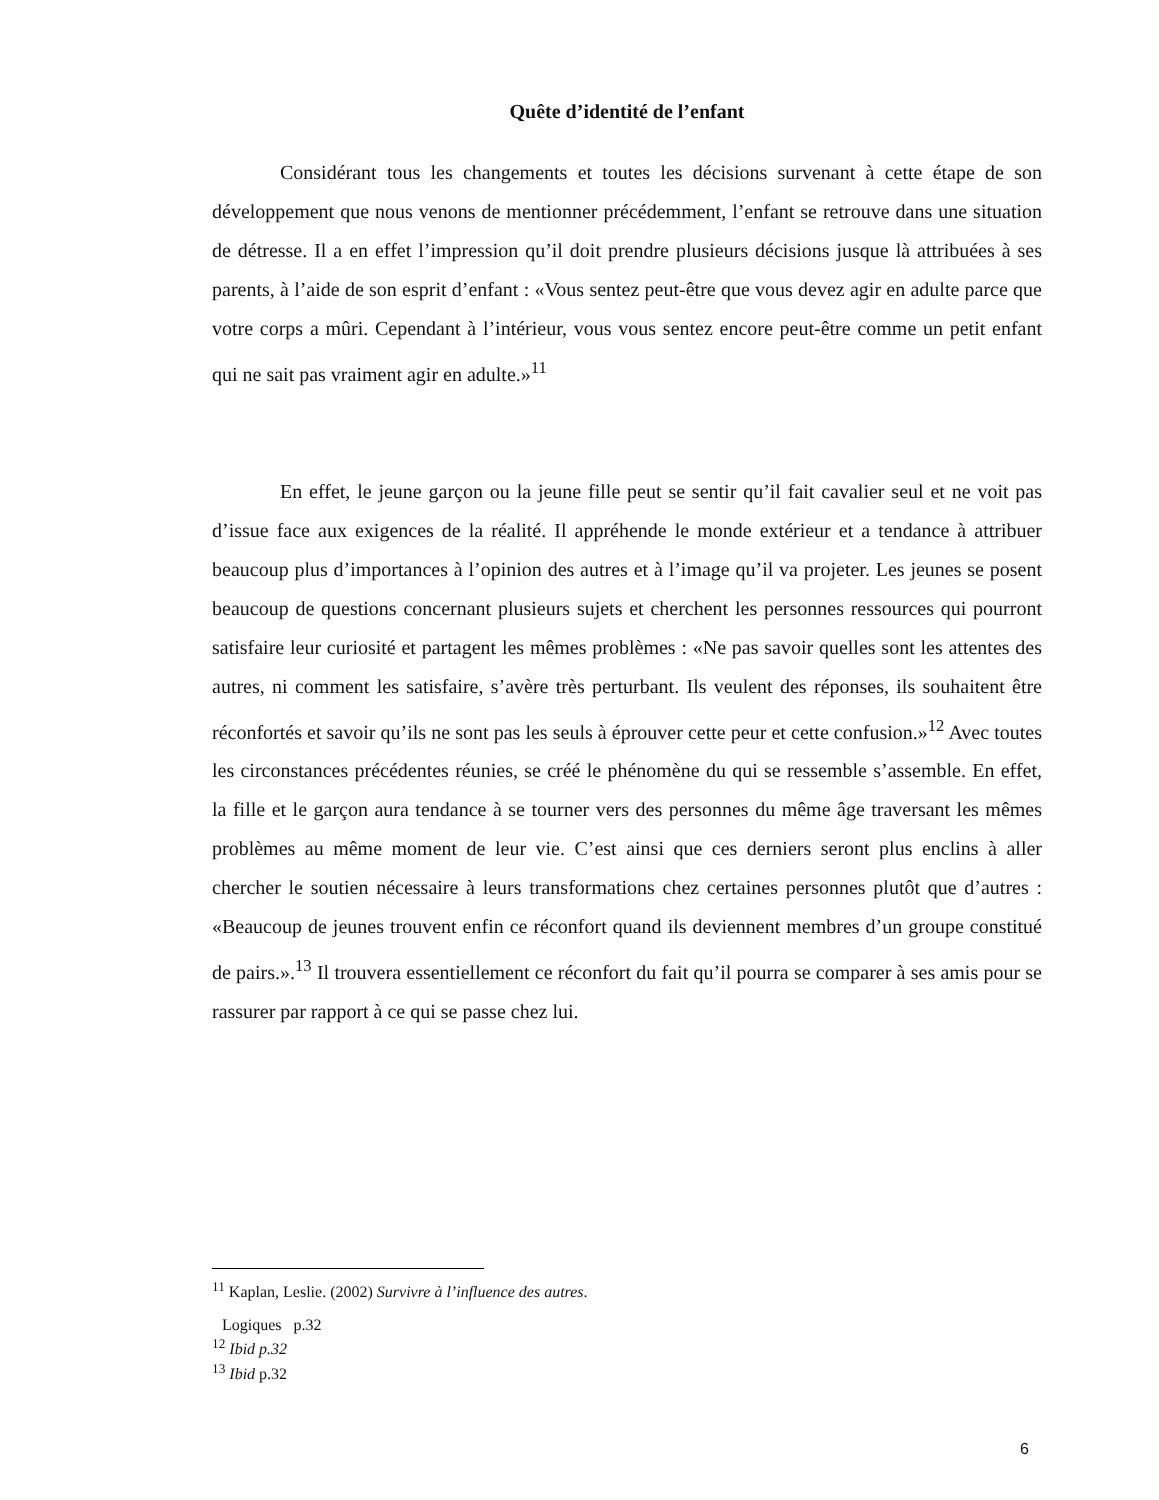Quête d’identité de l’enfant
Considérant tous les changements et toutes les décisions survenant à cette étape de son développement que nous venons de mentionner précédemment, l’enfant se retrouve dans une situation de détresse. Il a en effet l’impression qu’il doit prendre plusieurs décisions jusque là attribuées à ses parents, à l’aide de son esprit d’enfant : «Vous sentez peut-être que vous devez agir en adulte parce que votre corps a mûri. Cependant à l’intérieur, vous vous sentez encore peut-être comme un petit enfant qui ne sait pas vraiment agir en adulte.»<sup>11</sup>
En effet, le jeune garçon ou la jeune fille peut se sentir qu’il fait cavalier seul et ne voit pas d’issue face aux exigences de la réalité. Il appréhende le monde extérieur et a tendance à attribuer beaucoup plus d’importances à l’opinion des autres et à l’image qu’il va projeter. Les jeunes se posent beaucoup de questions concernant plusieurs sujets et cherchent les personnes ressources qui pourront satisfaire leur curiosité et partagent les mêmes problèmes : «Ne pas savoir quelles sont les attentes des autres, ni comment les satisfaire, s’avère très perturbant. Ils veulent des réponses, ils souhaitent être réconfortés et savoir qu’ils ne sont pas les seuls à éprouver cette peur et cette confusion.»<sup>12</sup> Avec toutes les circonstances précédentes réunies, se créé le phénomène du qui se ressemble s’assemble. En effet, la fille et le garçon aura tendance à se tourner vers des personnes du même âge traversant les mêmes problèmes au même moment de leur vie. C’est ainsi que ces derniers seront plus enclins à aller chercher le soutien nécessaire à leurs transformations chez certaines personnes plutôt que d’autres : «Beaucoup de jeunes trouvent enfin ce réconfort quand ils deviennent membres d’un groupe constitué de pairs.».<sup>13</sup> Il trouvera essentiellement ce réconfort du fait qu’il pourra se comparer à ses amis pour se rassurer par rapport à ce qui se passe chez lui.
<sup>11</sup> Kaplan, Leslie. (2002) Survivre à l’influence des autres.
Logiques p.32
<sup>12</sup> Ibid p.32
<sup>13</sup> Ibid p.32
6